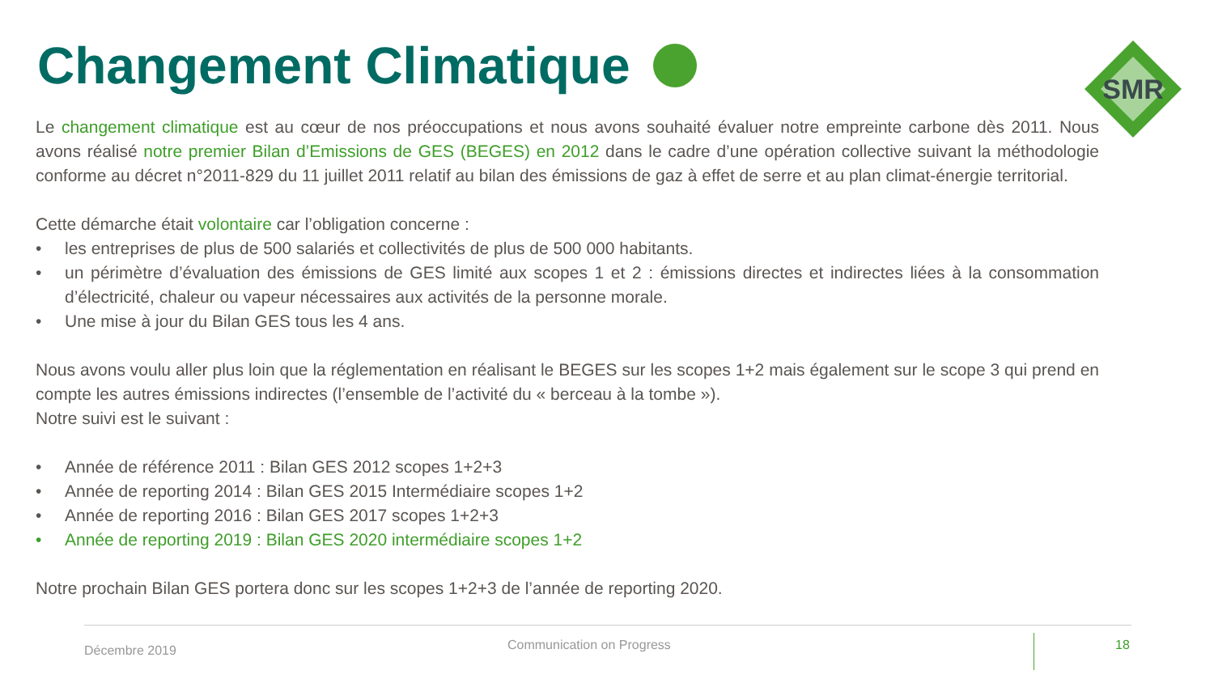Changement Climatique
SMR
Le changement climatique est au cœur de nos préoccupations et nous avons souhaité évaluer notre empreinte carbone dès 2011. Nous avons réalisé notre premier Bilan d’Emissions de GES (BEGES) en 2012 dans le cadre d’une opération collective suivant la méthodologie conforme au décret n°2011-829 du 11 juillet 2011 relatif au bilan des émissions de gaz à effet de serre et au plan climat-énergie territorial.
Cette démarche était volontaire car l’obligation concerne :
• les entreprises de plus de 500 salariés et collectivités de plus de 500 000 habitants.
• un périmètre d’évaluation des émissions de GES limité aux scopes 1 et 2 : émissions directes et indirectes liées à la consommation d’électricité, chaleur ou vapeur nécessaires aux activités de la personne morale.
• Une mise à jour du Bilan GES tous les 4 ans.
Nous avons voulu aller plus loin que la réglementation en réalisant le BEGES sur les scopes 1+2 mais également sur le scope 3 qui prend en compte les autres émissions indirectes (l’ensemble de l’activité du « berceau à la tombe »).
Notre suivi est le suivant :
• Année de référence 2011 : Bilan GES 2012 scopes 1+2+3
• Année de reporting 2014 : Bilan GES 2015 Intermédiaire scopes 1+2
• Année de reporting 2016 : Bilan GES 2017 scopes 1+2+3
• Année de reporting 2019 : Bilan GES 2020 intermédiaire scopes 1+2
Notre prochain Bilan GES portera donc sur les scopes 1+2+3 de l’année de reporting 2020.
Décembre 2019 Communication on Progress 18